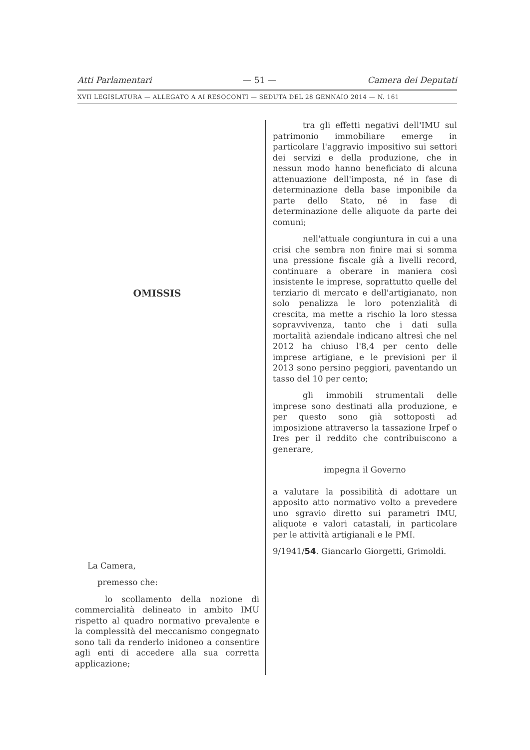Atti Parlamentari — 51 — Camera dei Deputati
XVII LEGISLATURA — ALLEGATO A AI RESOCONTI — SEDUTA DEL 28 GENNAIO 2014 — N. 161
OMISSIS
La Camera,
premesso che:
lo scollamento della nozione di commercialità delineato in ambito IMU rispetto al quadro normativo prevalente e la complessità del meccanismo congegnato sono tali da renderlo inidoneo a consentire agli enti di accedere alla sua corretta applicazione;
tra gli effetti negativi dell'IMU sul patrimonio immobiliare emerge in particolare l'aggravio impositivo sui settori dei servizi e della produzione, che in nessun modo hanno beneficiato di alcuna attenuazione dell'imposta, né in fase di determinazione della base imponibile da parte dello Stato, né in fase di determinazione delle aliquote da parte dei comuni;
nell'attuale congiuntura in cui a una crisi che sembra non finire mai si somma una pressione fiscale già a livelli record, continuare a oberare in maniera così insistente le imprese, soprattutto quelle del terziario di mercato e dell'artigianato, non solo penalizza le loro potenzialità di crescita, ma mette a rischio la loro stessa sopravvivenza, tanto che i dati sulla mortalità aziendale indicano altresì che nel 2012 ha chiuso l'8,4 per cento delle imprese artigiane, e le previsioni per il 2013 sono persino peggiori, paventando un tasso del 10 per cento;
gli immobili strumentali delle imprese sono destinati alla produzione, e per questo sono già sottoposti ad imposizione attraverso la tassazione Irpef o Ires per il reddito che contribuiscono a generare,
impegna il Governo
a valutare la possibilità di adottare un apposito atto normativo volto a prevedere uno sgravio diretto sui parametri IMU, aliquote e valori catastali, in particolare per le attività artigianali e le PMI.
9/1941/54. Giancarlo Giorgetti, Grimoldi.